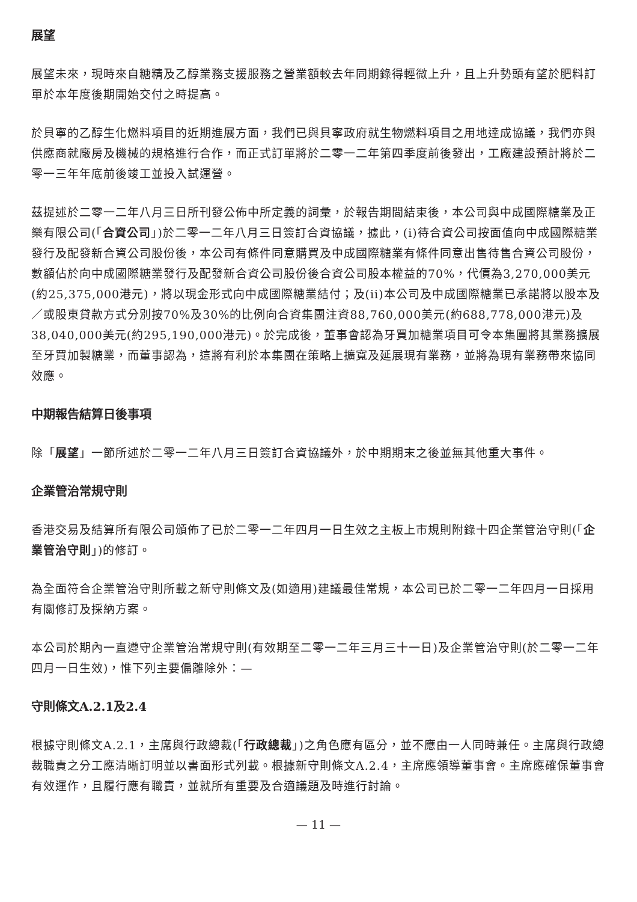展望
展望未來，現時來自糖精及乙醇業務支援服務之營業額較去年同期錄得輕微上升，且上升勢頭有望於肥料訂單於本年度後期開始交付之時提高。
於貝寧的乙醇生化燃料項目的近期進展方面，我們已與貝寧政府就生物燃料項目之用地達成協議，我們亦與供應商就廠房及機械的規格進行合作，而正式訂單將於二零一二年第四季度前後發出，工廠建設預計將於二零一三年年底前後竣工並投入試運營。
茲提述於二零一二年八月三日所刊發公佈中所定義的詞彙，於報告期間結束後，本公司與中成國際糖業及正樂有限公司(「合資公司」)於二零一二年八月三日簽訂合資協議，據此，(i)待合資公司按面值向中成國際糖業發行及配發新合資公司股份後，本公司有條件同意購買及中成國際糖業有條件同意出售待售合資公司股份，數額佔於向中成國際糖業發行及配發新合資公司股份後合資公司股本權益的70%，代價為3,270,000美元(約25,375,000港元)，將以現金形式向中成國際糖業結付；及(ii)本公司及中成國際糖業已承諾將以股本及／或股東貸款方式分別按70%及30%的比例向合資集團注資88,760,000美元(約688,778,000港元)及38,040,000美元(約295,190,000港元)。於完成後，董事會認為牙買加糖業項目可令本集團將其業務擴展至牙買加製糖業，而董事認為，這將有利於本集團在策略上擴寬及延展現有業務，並將為現有業務帶來協同效應。
中期報告結算日後事項
除「展望」一節所述於二零一二年八月三日簽訂合資協議外，於中期期末之後並無其他重大事件。
企業管治常規守則
香港交易及結算所有限公司頒佈了已於二零一二年四月一日生效之主板上市規則附錄十四企業管治守則(「企業管治守則」)的修訂。
為全面符合企業管治守則所載之新守則條文及(如適用)建議最佳常規，本公司已於二零一二年四月一日採用有關修訂及採納方案。
本公司於期內一直遵守企業管治常規守則(有效期至二零一二年三月三十一日)及企業管治守則(於二零一二年四月一日生效)，惟下列主要偏離除外：—
守則條文A.2.1及2.4
根據守則條文A.2.1，主席與行政總裁(「行政總裁」)之角色應有區分，並不應由一人同時兼任。主席與行政總裁職責之分工應清晰訂明並以書面形式列載。根據新守則條文A.2.4，主席應領導董事會。主席應確保董事會有效運作，且履行應有職責，並就所有重要及合適議題及時進行討論。
— 11 —